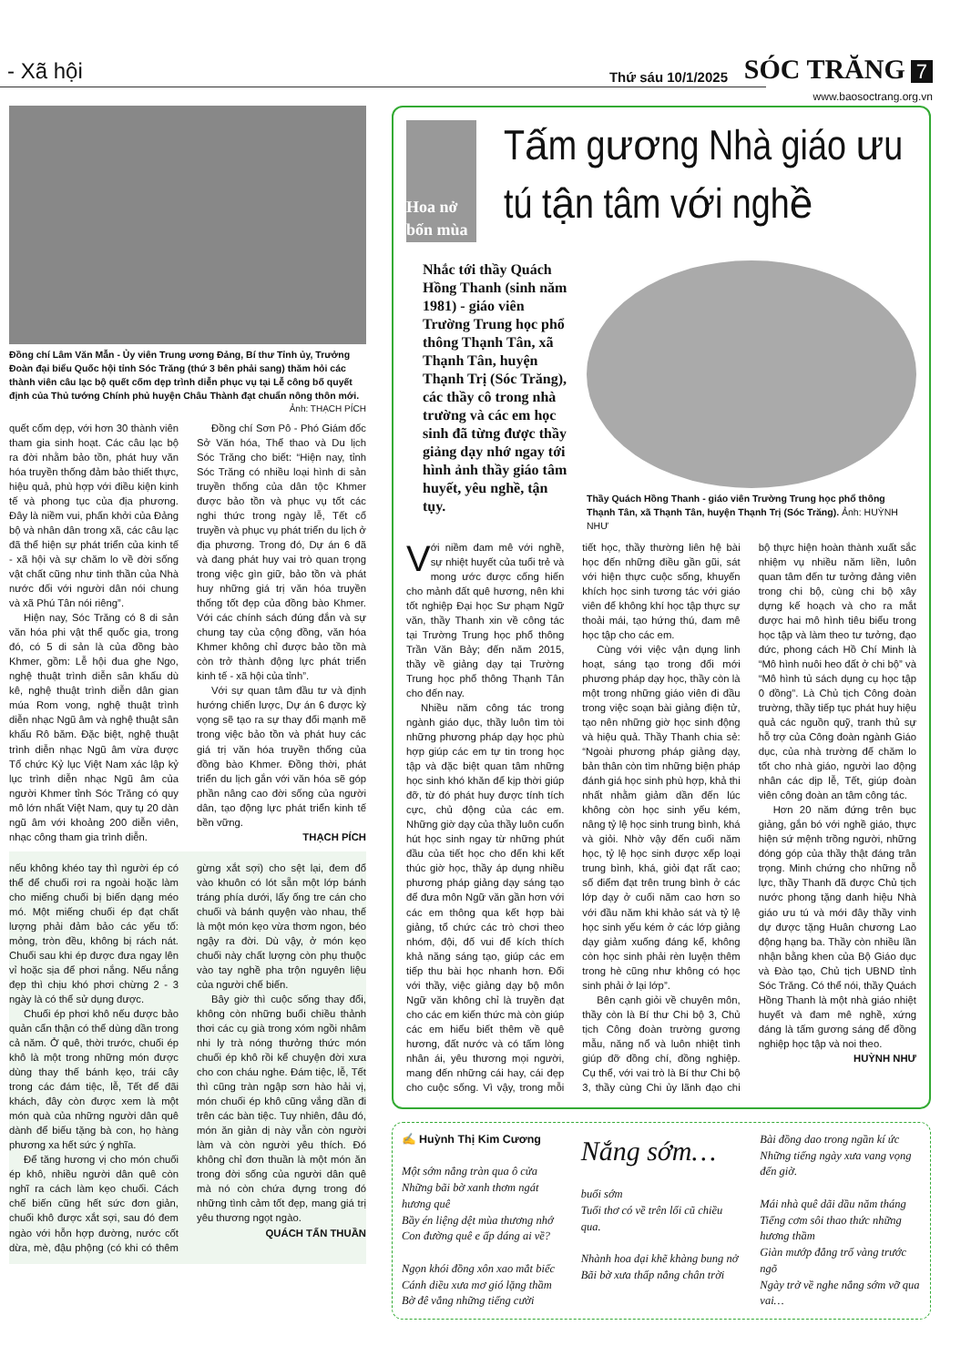- Xã hội Thứ sáu 10/1/2025
SÓC TRĂNG 7
www.baosoctrang.org.vn
Đồng chí Lâm Văn Mẫn - Ủy viên Trung ương Đảng, Bí thư Tỉnh ủy, Trưởng Đoàn đại biểu Quốc hội tỉnh Sóc Trăng (thứ 3 bên phải sang) thăm hỏi các thành viên câu lạc bộ quết cốm dẹp trình diễn phục vụ tại Lễ công bố quyết định của Thủ tướng Chính phủ huyện Châu Thành đạt chuẩn nông thôn mới.
Ảnh: THẠCH PÍCH
quết cốm dẹp, với hơn 30 thành viên tham gia sinh hoạt. Các câu lạc bộ ra đời nhằm bảo tồn, phát huy văn hóa truyền thống đảm bảo thiết thực, hiệu quả, phù hợp với điều kiện kinh tế và phong tục của địa phương. Đây là niềm vui, phấn khởi của Đảng bộ và nhân dân trong xã, các câu lạc đã thể hiện sự phát triển của kinh tế - xã hội và sự chăm lo về đời sống vật chất cũng như tinh thần của Nhà nước đối với người dân nói chung và xã Phú Tân nói riêng”.
Hiện nay, Sóc Trăng có 8 di sản văn hóa phi vật thể quốc gia, trong đó, có 5 di sản là của đồng bào Khmer, gồm: Lễ hội đua ghe Ngo, nghệ thuật trình diễn sân khấu dù kê, nghệ thuật trình diễn dân gian múa Rom vong, nghệ thuật trình diễn nhạc Ngũ âm và nghệ thuật sân khấu Rô băm. Đặc biệt, nghệ thuật trình diễn nhạc Ngũ âm vừa được Tổ chức Kỷ lục Việt Nam xác lập kỷ lục trình diễn nhạc Ngũ âm của người Khmer tỉnh Sóc Trăng có quy mô lớn nhất Việt Nam, quy tụ 20 dàn ngũ âm với khoảng 200 diễn viên, nhạc công tham gia trình diễn.
Đồng chí Sơn Pô - Phó Giám đốc Sở Văn hóa, Thể thao và Du lịch Sóc Trăng cho biết: “Hiện nay, tỉnh Sóc Trăng có nhiều loại hình di sản truyền thống của dân tộc Khmer được bảo tồn và phục vụ tốt các nghi thức trong ngày lễ, Tết cổ truyền và phục vụ phát triển du lịch ở địa phương. Trong đó, Dự án 6 đã và đang phát huy vai trò quan trọng trong việc gìn giữ, bảo tồn và phát huy những giá trị văn hóa truyền thống tốt đẹp của đồng bào Khmer. Với các chính sách đúng đắn và sự chung tay của cộng đồng, văn hóa Khmer không chỉ được bảo tồn mà còn trở thành động lực phát triển kinh tế - xã hội của tỉnh”.
Với sự quan tâm đầu tư và định hướng chiến lược, Dự án 6 được kỳ vọng sẽ tạo ra sự thay đổi mạnh mẽ trong việc bảo tồn và phát huy các giá trị văn hóa truyền thống của đồng bào Khmer. Đồng thời, phát triển du lịch gắn với văn hóa sẽ góp phần nâng cao đời sống của người dân, tạo động lực phát triển kinh tế bền vững.
THẠCH PÍCH
nếu không khéo tay thì người ép có thể để chuối rơi ra ngoài hoặc làm cho miếng chuối bị biến dạng méo mó. Một miếng chuối ép đạt chất lượng phải đảm bảo các yếu tố: mỏng, tròn đều, không bị rách nát. Chuối sau khi ép được đưa ngay lên vỉ hoặc sịa để phơi nắng. Nếu nắng đẹp thì chịu khó phơi chừng 2 - 3 ngày là có thể sử dụng được.
Chuối ép phơi khô nếu được bảo quản cẩn thận có thể dùng dần trong cả năm. Ở quê, thời trước, chuối ép khô là một trong những món được dùng thay thế bánh kẹo, trái cây trong các đám tiệc, lễ, Tết để đãi khách, đây còn được xem là một món quà của những người dân quê dành để biếu tặng bà con, họ hàng phương xa hết sức ý nghĩa.
Để tăng hương vị cho món chuối ép khô, nhiều người dân quê còn nghĩ ra cách làm kẹo chuối. Cách chế biến cũng hết sức đơn giản, chuối khô được xắt sợi, sau đó đem ngào với hỗn hợp đường, nước cốt dừa, mè, đậu phộng (có khi có thêm gừng xắt sợi) cho sệt lại, đem đổ vào khuôn có lót sẵn một lớp bánh tráng phía dưới, lấy ống tre cán cho chuối và bánh quyện vào nhau, thế là một món kẹo vừa thơm ngon, béo ngậy ra đời. Dù vậy, ở món kẹo chuối này chất lượng còn phụ thuộc vào tay nghề pha trộn nguyên liệu của người chế biến.
Bây giờ thì cuộc sống thay đổi, không còn những buổi chiều thảnh thơi các cụ già trong xóm ngồi nhâm nhi ly trà nóng thưởng thức món chuối ép khô rồi kể chuyện đời xưa cho con cháu nghe. Đám tiệc, lễ, Tết thì cũng tràn ngập sơn hào hải vị, món chuối ép khô cũng vắng dần đi trên các bàn tiệc. Tuy nhiên, đâu đó, món ăn giản dị này vẫn còn người làm và còn người yêu thích. Đó không chỉ đơn thuần là một món ăn trong đời sống của người dân quê mà nó còn chứa đựng trong đó những tình cảm tốt đẹp, mang giá trị yêu thương ngọt ngào.
QUÁCH TẤN THUẦN
Hoa nở bốn mùa
Tấm gương Nhà giáo ưu tú tận tâm với nghề
Nhắc tới thầy Quách Hồng Thanh (sinh năm 1981) - giáo viên Trường Trung học phổ thông Thạnh Tân, xã Thạnh Tân, huyện Thạnh Trị (Sóc Trăng), các thầy cô trong nhà trường và các em học sinh đã từng được thầy giảng dạy nhớ ngay tới hình ảnh thầy giáo tâm huyết, yêu nghề, tận tụy.
Thầy Quách Hồng Thanh - giáo viên Trường Trung học phổ thông Thạnh Tân, xã Thạnh Tân, huyện Thạnh Trị (Sóc Trăng). Ảnh: HUỲNH NHƯ
Với niềm đam mê với nghề, sự nhiệt huyết của tuổi trẻ và mong ước được cống hiến cho mảnh đất quê hương, nên khi tốt nghiệp Đại học Sư phạm Ngữ văn, thầy Thanh xin về công tác tại Trường Trung học phổ thông Trần Văn Bảy; đến năm 2015, thầy về giảng dạy tại Trường Trung học phổ thông Thạnh Tân cho đến nay.
Nhiều năm công tác trong ngành giáo dục, thầy luôn tìm tòi những phương pháp dạy học phù hợp giúp các em tự tin trong học tập và đặc biệt quan tâm những học sinh khó khăn để kịp thời giúp đỡ, từ đó phát huy được tính tích cực, chủ động của các em. Những giờ dạy của thầy luôn cuốn hút học sinh ngay từ những phút đầu của tiết học cho đến khi kết thúc giờ học, thầy áp dụng nhiều phương pháp giảng dạy sáng tạo để đưa môn Ngữ văn gần hơn với các em thông qua kết hợp bài giảng, tổ chức các trò chơi theo nhóm, đội, đố vui để kích thích khả năng sáng tạo, giúp các em tiếp thu bài học nhanh hơn. Đối với thầy, việc giảng dạy bộ môn Ngữ văn không chỉ là truyền đạt cho các em kiến thức mà còn giúp các em hiểu biết thêm về quê hương, đất nước và có tấm lòng nhân ái, yêu thương mọi người, mang đến những cái hay, cái đẹp cho cuộc sống. Vì vậy, trong mỗi tiết học, thầy thường liên hệ bài học đến những điều gần gũi, sát với hiện thực cuộc sống, khuyến khích học sinh tương tác với giáo viên để không khí học tập thực sự thoải mái, tạo hứng thú, đam mê học tập cho các em.
Cùng với việc vận dụng linh hoạt, sáng tạo trong đổi mới phương pháp dạy học, thầy còn là một trong những giáo viên đi đầu trong việc soạn bài giảng điện tử, tạo nên những giờ học sinh động và hiệu quả. Thầy Thanh chia sẻ: “Ngoài phương pháp giảng dạy, bản thân còn tìm những biện pháp đánh giá học sinh phù hợp, khả thi nhất nhằm giảm dần đến lúc không còn học sinh yếu kém, nâng tỷ lệ học sinh trung bình, khá và giỏi. Nhờ vậy đến cuối năm học, tỷ lệ học sinh được xếp loại trung bình, khá, giỏi đạt rất cao; số điểm đạt trên trung bình ở các lớp dạy ở cuối năm cao hơn so với đầu năm khi khảo sát và tỷ lệ học sinh yếu kém ở các lớp giảng dạy giảm xuống đáng kể, không còn học sinh phải rèn luyện thêm trong hè cũng như không có học sinh phải ở lại lớp”.
Bên cạnh giỏi về chuyên môn, thầy còn là Bí thư Chi bộ 3, Chủ tịch Công đoàn trường gương mẫu, năng nổ và luôn nhiệt tình giúp đỡ đồng chí, đồng nghiệp. Cụ thể, với vai trò là Bí thư Chi bộ 3, thầy cùng Chi ủy lãnh đạo chi bộ thực hiện hoàn thành xuất sắc nhiệm vụ nhiều năm liền, luôn quan tâm đến tư tưởng đảng viên trong chi bộ, cùng chi bộ xây dựng kế hoạch và cho ra mắt được hai mô hình tiêu biểu trong học tập và làm theo tư tưởng, đạo đức, phong cách Hồ Chí Minh là “Mô hình nuôi heo đất ở chi bộ” và “Mô hình tủ sách dụng cụ học tập 0 đồng”. Là Chủ tịch Công đoàn trường, thầy tiếp tục phát huy hiệu quả các nguồn quỹ, tranh thủ sự hỗ trợ của Công đoàn ngành Giáo dục, của nhà trường để chăm lo tốt cho nhà giáo, người lao động nhân các dịp lễ, Tết, giúp đoàn viên công đoàn an tâm công tác.
Hơn 20 năm đứng trên bục giảng, gắn bó với nghề giáo, thực hiện sứ mệnh trồng người, những đóng góp của thầy thật đáng trân trọng. Minh chứng cho những nỗ lực, thầy Thanh đã được Chủ tịch nước phong tặng danh hiệu Nhà giáo ưu tú và mới đây thầy vinh dự được tặng Huân chương Lao động hạng ba. Thầy còn nhiều lần nhận bằng khen của Bộ Giáo dục và Đào tạo, Chủ tịch UBND tỉnh Sóc Trăng. Có thể nói, thầy Quách Hồng Thanh là một nhà giáo nhiệt huyết và đam mê nghề, xứng đáng là tấm gương sáng để đồng nghiệp học tập và noi theo.
HUỲNH NHƯ
✍ Huỳnh Thị Kim Cương
Một sớm nắng tràn qua ô cửa
Những bãi bờ xanh thơm ngát hương quê
Bầy én liệng dệt mùa thương nhớ
Con đường quê e ấp dáng ai về?
Ngọn khói đồng xôn xao mắt biếc
Cánh diều xưa mơ gió lặng thầm
Bờ đê vắng những tiếng cười
Nắng sớm…
buổi sớm
Tuổi thơ có về trên lối cũ chiều qua.
Nhành hoa dại khẽ khàng bung nở
Bãi bờ xưa thấp nắng chân trời
Bài đồng dao trong ngần kí ức
Những tiếng ngày xưa vang vọng đến giờ.
Mái nhà quê dãi dầu năm tháng
Tiếng cơm sôi thao thức những hương thầm
Giàn mướp đắng trổ vàng trước ngõ
Ngày trở về nghe nắng sớm vỡ qua vai…